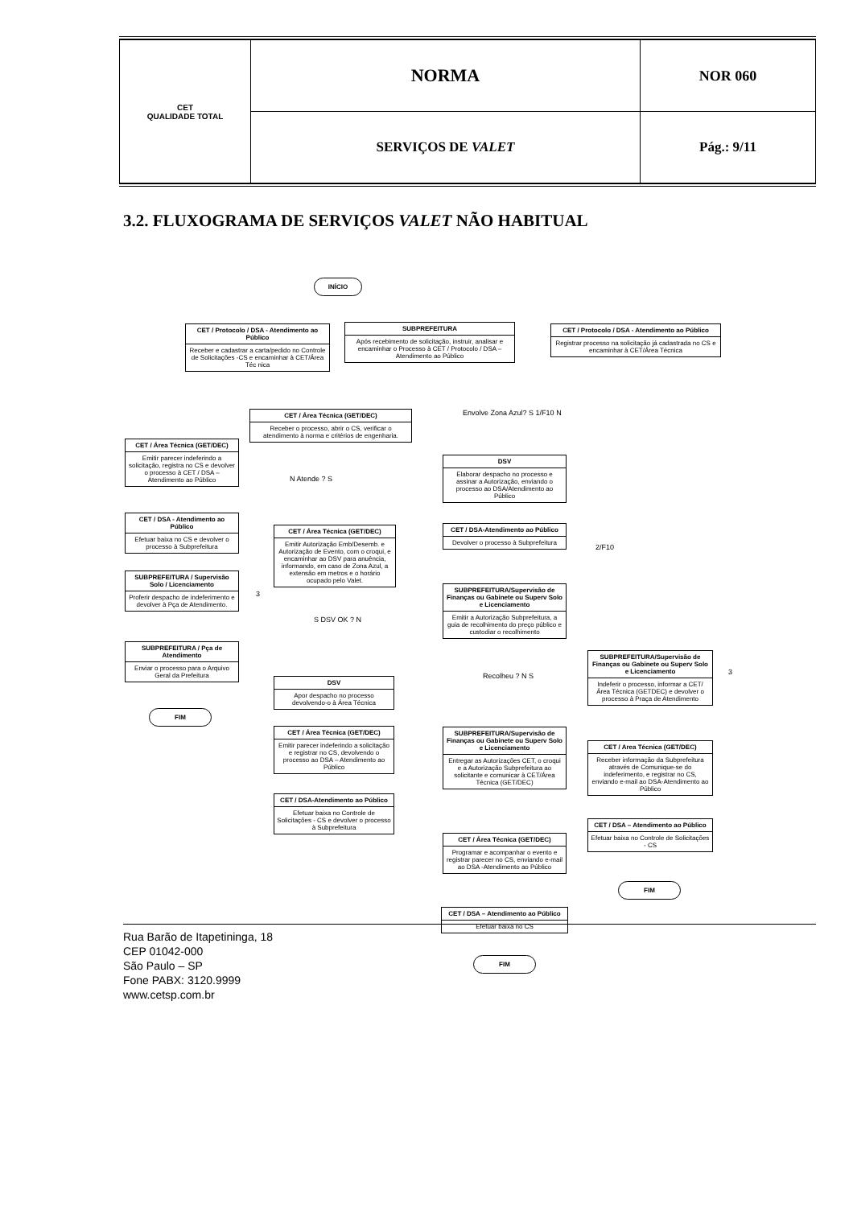| CET QUALIDADE TOTAL | NORMA | NOR 060 |
| | SERVIÇOS DE VALET | Pág.: 9/11 |
3.2. FLUXOGRAMA DE SERVIÇOS VALET NÃO HABITUAL
INÍCIO
CET / Protocolo / DSA - Atendimento ao Público
Receber e cadastrar a carta/pedido no Controle de Solicitações -CS e encaminhar à CET/Área Téc nica
SUBPREFEITURA
Após recebimento de solicitação, instruir, analisar e encaminhar o Processo à CET / Protocolo / DSA – Atendimento ao Público
CET / Protocolo / DSA - Atendimento ao Público
Registrar processo na solicitação já cadastrada no CS e encaminhar à CET/Área Técnica
CET / Área Técnica (GET/DEC)
Receber o processo, abrir o CS, verificar o atendimento à norma e critérios de engenharia.
Envolve Zona Azul? S 1/F10 N
CET / Área Técnica (GET/DEC)
Emitir parecer indeferindo a solicitação, registra no CS e devolver o processo à CET / DSA – Atendimento ao Público
N Atende ? S
DSV
Elaborar despacho no processo e assinar a Autorização, enviando o processo ao DSA/Atendimento ao Público
CET / DSA - Atendimento ao Público
Efetuar baixa no CS e devolver o processo à Subprefeitura
CET / Área Técnica (GET/DEC)
Emitir Autorização Emb/Desemb. e Autorização de Evento, com o croqui, e encaminhar ao DSV para anuência, informando, em caso de Zona Azul, a extensão em metros e o horário ocupado pelo Valet.
CET / DSA-Atendimento ao Público
Devolver o processo à Subprefeitura
2/F10
SUBPREFEITURA / Supervisão Solo / Licenciamento
Proferir despacho de indeferimento e devolver à Pça de Atendimento.
3
SUBPREFEITURA/Supervisão de Finanças ou Gabinete ou Superv Solo e Licenciamento
Emitir a Autorização Subprefeitura, a guia de recolhimento do preço público e custodiar o recolhimento
S DSV OK ? N
SUBPREFEITURA / Pça de Atendimento
Enviar o processo para o Arquivo Geral da Prefeitura
Recolheu ? N S
SUBPREFEITURA/Supervisão de Finanças ou Gabinete ou Superv Solo e Licenciamento
Indeferir o processo, informar a CET/Área Técnica (GETDEC) e devolver o processo à Praça de Atendimento
3
DSV
Apor despacho no processo devolvendo-o à Área Técnica
FIM
CET / Área Técnica (GET/DEC)
Emitir parecer indeferindo a solicitação e registrar no CS, devolvendo o processo ao DSA – Atendimento ao Público
SUBPREFEITURA/Supervisão de Finanças ou Gabinete ou Superv Solo e Licenciamento
Entregar as Autorizações CET, o croqui e a Autorização Subprefeitura ao solicitante e comunicar à CET/Área Técnica (GET/DEC)
CET / Area Técnica (GET/DEC)
Receber informação da Subprefeitura através de Comunique-se do indeferimento, e registrar no CS, enviando e-mail ao DSA-Atendimento ao Público
CET / DSA-Atendimento ao Público
Efetuar baixa no Controle de Solicitações - CS e devolver o processo à Subprefeitura
CET / Área Técnica (GET/DEC)
Programar e acompanhar o evento e registrar parecer no CS, enviando e-mail ao DSA -Atendimento ao Público
CET / DSA – Atendimento ao Público
Efetuar baixa no Controle de Solicitações - CS
FIM
CET / DSA – Atendimento ao Público
Efetuar baixa no CS
FIM
Rua Barão de Itapetininga, 18
CEP 01042-000
São Paulo – SP
Fone PABX: 3120.9999
www.cetsp.com.br